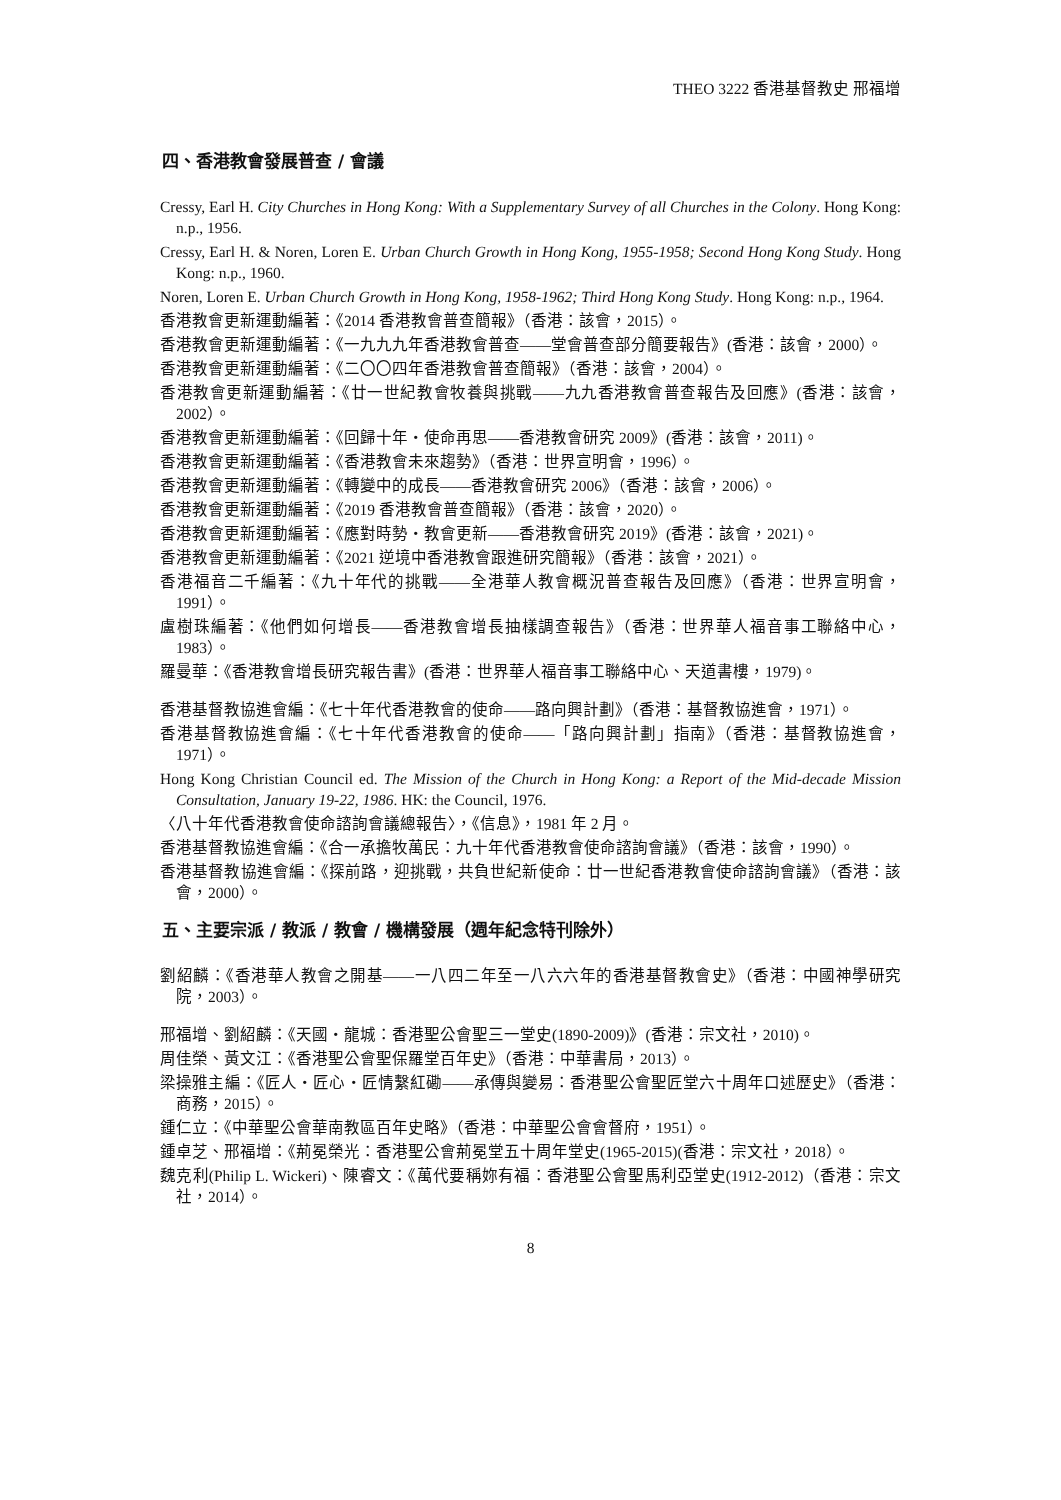THEO 3222 香港基督教史 邢福增
四、香港教會發展普查 / 會議
Cressy, Earl H. City Churches in Hong Kong: With a Supplementary Survey of all Churches in the Colony. Hong Kong: n.p., 1956.
Cressy, Earl H. & Noren, Loren E. Urban Church Growth in Hong Kong, 1955-1958; Second Hong Kong Study. Hong Kong: n.p., 1960.
Noren, Loren E. Urban Church Growth in Hong Kong, 1958-1962; Third Hong Kong Study. Hong Kong: n.p., 1964.
香港教會更新運動編著：《2014 香港教會普查簡報》（香港：該會，2015）。
香港教會更新運動編著：《一九九九年香港教會普查——堂會普查部分簡要報告》(香港：該會，2000）。
香港教會更新運動編著：《二〇〇四年香港教會普查簡報》（香港：該會，2004）。
香港教會更新運動編著：《廿一世紀教會牧養與挑戰——九九香港教會普查報告及回應》(香港：該會，2002）。
香港教會更新運動編著：《回歸十年・使命再思——香港教會研究 2009》(香港：該會，2011)。
香港教會更新運動編著：《香港教會未來趨勢》（香港：世界宣明會，1996）。
香港教會更新運動編著：《轉變中的成長——香港教會研究 2006》（香港：該會，2006）。
香港教會更新運動編著：《2019 香港教會普查簡報》（香港：該會，2020）。
香港教會更新運動編著：《應對時勢・教會更新——香港教會研究 2019》(香港：該會，2021)。
香港教會更新運動編著：《2021 逆境中香港教會跟進研究簡報》（香港：該會，2021）。
香港福音二千編著：《九十年代的挑戰——全港華人教會概況普查報告及回應》（香港：世界宣明會，1991）。
盧樹珠編著：《他們如何增長——香港教會增長抽樣調查報告》（香港：世界華人福音事工聯絡中心，1983）。
羅曼華：《香港教會增長研究報告書》(香港：世界華人福音事工聯絡中心、天道書樓，1979)。
香港基督教協進會編：《七十年代香港教會的使命——路向興計劃》（香港：基督教協進會，1971）。
香港基督教協進會編：《七十年代香港教會的使命——「路向興計劃」指南》（香港：基督教協進會，1971）。
Hong Kong Christian Council ed. The Mission of the Church in Hong Kong: a Report of the Mid-decade Mission Consultation, January 19-22, 1986. HK: the Council, 1976.
〈八十年代香港教會使命諮詢會議總報告〉，《信息》，1981 年 2 月。
香港基督教協進會編：《合一承擔牧萬民：九十年代香港教會使命諮詢會議》（香港：該會，1990）。
香港基督教協進會編：《探前路，迎挑戰，共負世紀新使命：廿一世紀香港教會使命諮詢會議》（香港：該會，2000）。
五、主要宗派 / 教派 / 教會 / 機構發展（週年紀念特刊除外）
劉紹麟：《香港華人教會之開基——一八四二年至一八六六年的香港基督教會史》（香港：中國神學研究院，2003）。
邢福增、劉紹麟：《天國・龍城：香港聖公會聖三一堂史(1890-2009)》(香港：宗文社，2010)。
周佳榮、黃文江：《香港聖公會聖保羅堂百年史》（香港：中華書局，2013）。
梁操雅主編：《匠人・匠心・匠情繫紅磡——承傳與變易：香港聖公會聖匠堂六十周年口述歷史》（香港：商務，2015）。
鍾仁立：《中華聖公會華南教區百年史略》（香港：中華聖公會會督府，1951）。
鍾卓芝、邢福增：《荊冕榮光：香港聖公會荊冕堂五十周年堂史(1965-2015)(香港：宗文社，2018）。
魏克利(Philip L. Wickeri)、陳睿文：《萬代要稱妳有福：香港聖公會聖馬利亞堂史(1912-2012)（香港：宗文社，2014）。
8